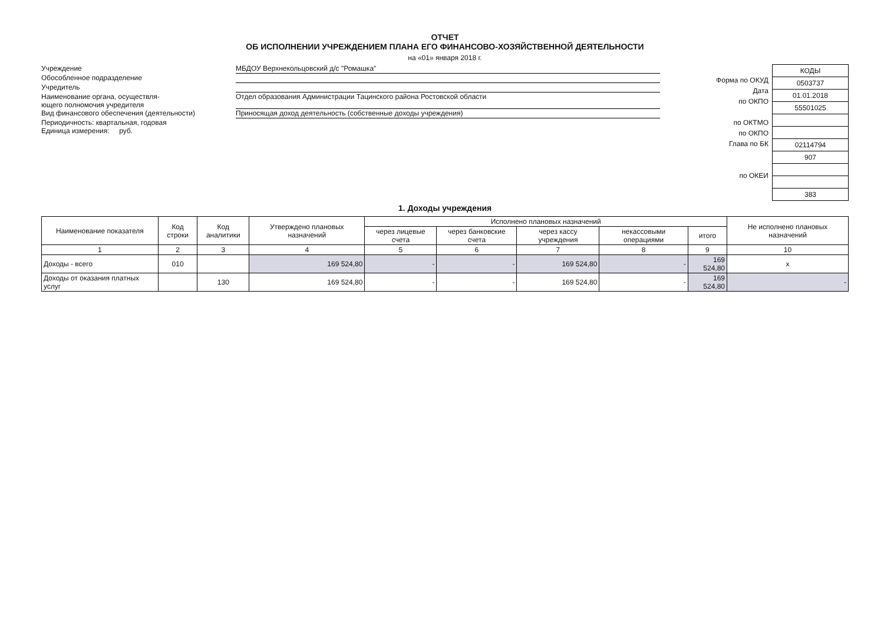ОТЧЕТ
ОБ ИСПОЛНЕНИИ УЧРЕЖДЕНИЕМ ПЛАНА ЕГО ФИНАНСОВО-ХОЗЯЙСТВЕННОЙ ДЕЯТЕЛЬНОСТИ
на «01» января 2018 г.
Учреждение МБДОУ Верхнекольцовский д/с "Ромашка"
Обособленное подразделение
Учредитель
Наименование органа, осуществля-
ющего полномочия учредителя
Отдел образования Администрации Тацинского района Ростовской области
Вид финансового обеспечения (деятельности) Приносящая доход деятельность (собственные доходы учреждения)
Периодичность: квартальная, годовая
Единица измерения: руб.
Форма по ОКУД
Дата
по ОКПО
по ОКТМО
по ОКПО
Глава по БК
по ОКЕИ
| КОДЫ |
| 0503737 |
| 01.01.2018 |
| 55501025 |
| 02114794 |
| 907 |
| 383 |
1. Доходы учреждения
| Наименование показателя | Код строки | Код аналитики | Утверждено плановых назначений | Исполнено плановых назначений | | | | | Не исполнено плановых назначений |
| --- | --- | --- | --- | --- | --- | --- | --- | --- | --- |
| | | | | через лицевые счета | через банковские счета | через кассу учреждения | некассовыми операциями | итого | |
| 1 | 2 | 3 | 4 | 5 | 6 | 7 | 8 | 9 | 10 |
| Доходы - всего | 010 | | 169 524,80 | - | - | 169 524,80 | - | 169 524,80 | х |
| Доходы от оказания платных услуг | | 130 | 169 524,80 | - | - | 169 524,80 | - | 169 524,80 | - |